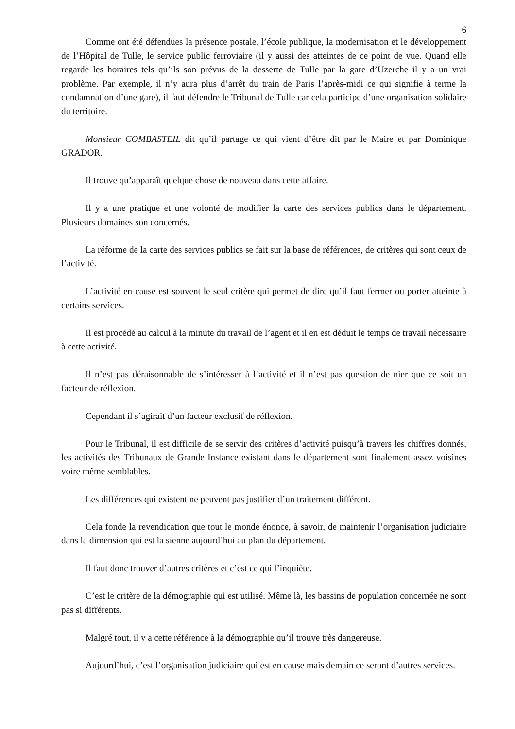6
Comme ont été défendues la présence postale, l’école publique, la modernisation et le développement de l’Hôpital de Tulle, le service public ferroviaire (il y aussi des atteintes de ce point de vue. Quand elle regarde les horaires tels qu’ils son prévus de la desserte de Tulle par la gare d’Uzerche il y a un vrai problème. Par exemple, il n’y aura plus d’arrêt du train de Paris l’après-midi ce qui signifie à terme la condamnation d’une gare), il faut défendre le Tribunal de Tulle car cela participe d’une organisation solidaire du territoire.
Monsieur COMBASTEIL dit qu’il partage ce qui vient d’être dit par le Maire et par Dominique GRADOR.
Il trouve qu’apparaît quelque chose de nouveau dans cette affaire.
Il y a une pratique et une volonté de modifier la carte des services publics dans le département. Plusieurs domaines son concernés.
La réforme de la carte des services publics se fait sur la base de références, de critères qui sont ceux de l’activité.
L’activité en cause est souvent le seul critère qui permet de dire qu’il faut fermer ou porter atteinte à certains services.
Il est procédé au calcul à la minute du travail de l’agent et il en est déduit le temps de travail nécessaire à cette activité.
Il n’est pas déraisonnable de s’intéresser à l’activité et il n’est pas question de nier que ce soit un facteur de réflexion.
Cependant il s’agirait d’un facteur exclusif de réflexion.
Pour le Tribunal, il est difficile de se servir des critères d’activité puisqu’à travers les chiffres donnés, les activités des Tribunaux de Grande Instance existant dans le département sont finalement assez voisines voire même semblables.
Les différences qui existent ne peuvent pas justifier d’un traitement différent.
Cela fonde la revendication que tout le monde énonce, à savoir, de maintenir l’organisation judiciaire dans la dimension qui est la sienne aujourd’hui au plan du département.
Il faut donc trouver d’autres critères et c’est ce qui l’inquiète.
C’est le critère de la démographie qui est utilisé. Même là, les bassins de population concernée ne sont pas si différents.
Malgré tout, il y a cette référence à la démographie qu’il trouve très dangereuse.
Aujourd’hui, c’est l’organisation judiciaire qui est en cause mais demain ce seront d’autres services.